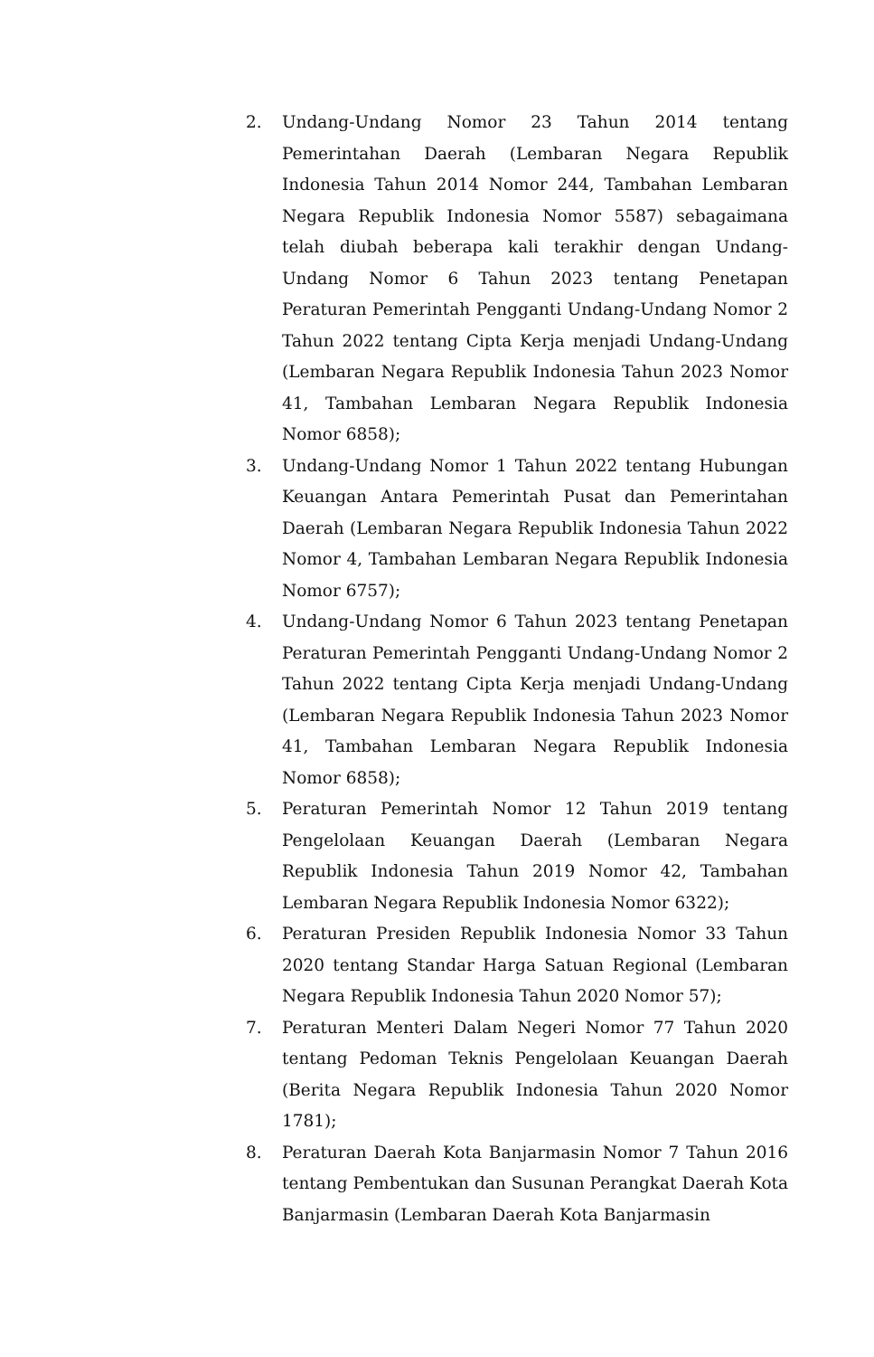2. Undang-Undang Nomor 23 Tahun 2014 tentang Pemerintahan Daerah (Lembaran Negara Republik Indonesia Tahun 2014 Nomor 244, Tambahan Lembaran Negara Republik Indonesia Nomor 5587) sebagaimana telah diubah beberapa kali terakhir dengan Undang-Undang Nomor 6 Tahun 2023 tentang Penetapan Peraturan Pemerintah Pengganti Undang-Undang Nomor 2 Tahun 2022 tentang Cipta Kerja menjadi Undang-Undang (Lembaran Negara Republik Indonesia Tahun 2023 Nomor 41, Tambahan Lembaran Negara Republik Indonesia Nomor 6858);
3. Undang-Undang Nomor 1 Tahun 2022 tentang Hubungan Keuangan Antara Pemerintah Pusat dan Pemerintahan Daerah (Lembaran Negara Republik Indonesia Tahun 2022 Nomor 4, Tambahan Lembaran Negara Republik Indonesia Nomor 6757);
4. Undang-Undang Nomor 6 Tahun 2023 tentang Penetapan Peraturan Pemerintah Pengganti Undang-Undang Nomor 2 Tahun 2022 tentang Cipta Kerja menjadi Undang-Undang (Lembaran Negara Republik Indonesia Tahun 2023 Nomor 41, Tambahan Lembaran Negara Republik Indonesia Nomor 6858);
5. Peraturan Pemerintah Nomor 12 Tahun 2019 tentang Pengelolaan Keuangan Daerah (Lembaran Negara Republik Indonesia Tahun 2019 Nomor 42, Tambahan Lembaran Negara Republik Indonesia Nomor 6322);
6. Peraturan Presiden Republik Indonesia Nomor 33 Tahun 2020 tentang Standar Harga Satuan Regional (Lembaran Negara Republik Indonesia Tahun 2020 Nomor 57);
7. Peraturan Menteri Dalam Negeri Nomor 77 Tahun 2020 tentang Pedoman Teknis Pengelolaan Keuangan Daerah (Berita Negara Republik Indonesia Tahun 2020 Nomor 1781);
8. Peraturan Daerah Kota Banjarmasin Nomor 7 Tahun 2016 tentang Pembentukan dan Susunan Perangkat Daerah Kota Banjarmasin (Lembaran Daerah Kota Banjarmasin